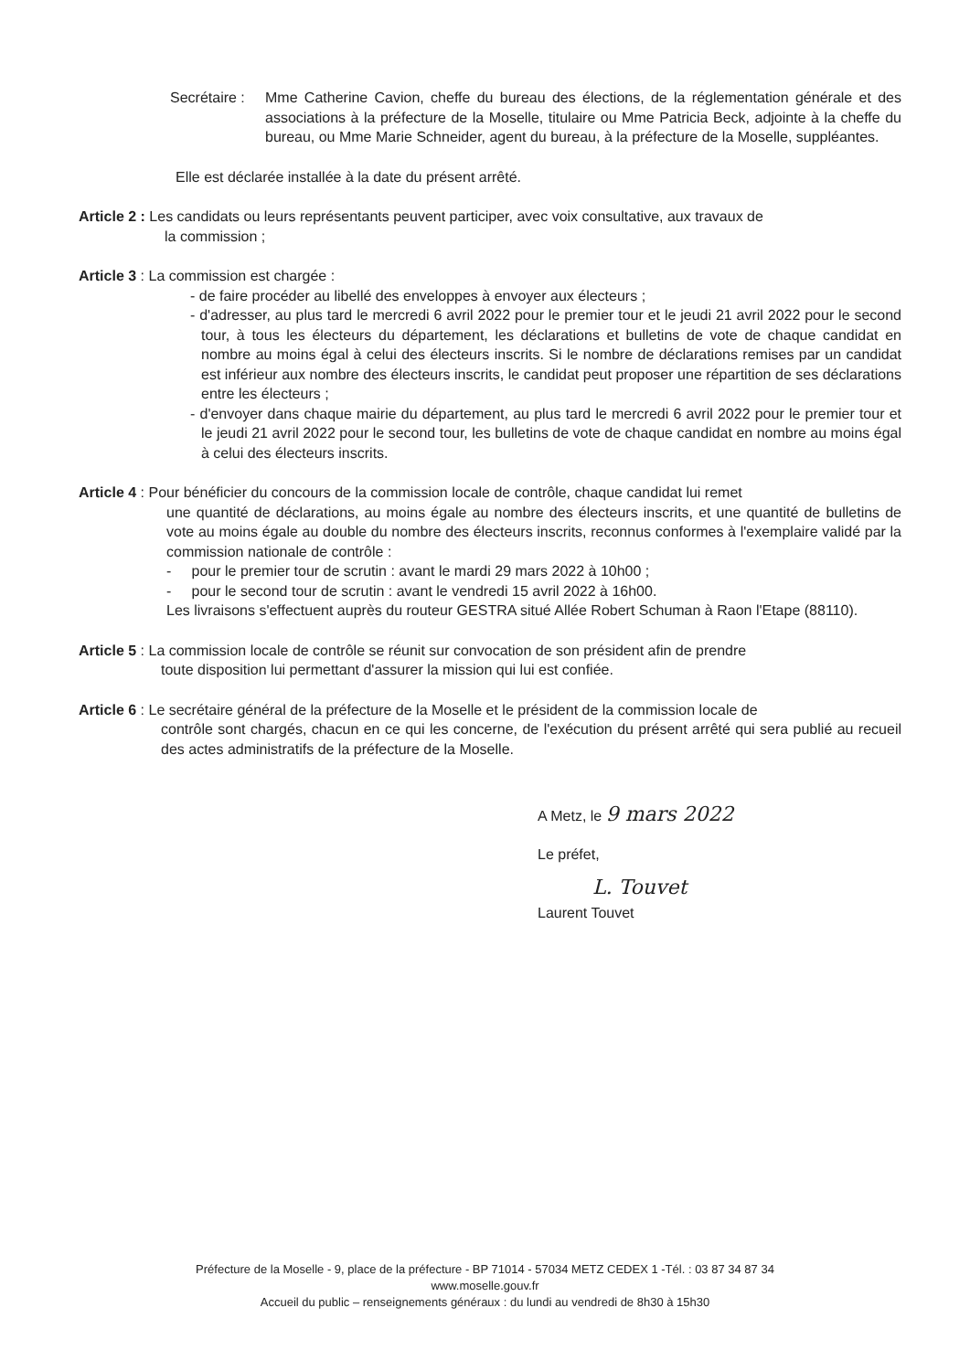Secrétaire :
Mme Catherine Cavion, cheffe du bureau des élections, de la réglementation générale et des associations à la préfecture de la Moselle, titulaire ou Mme Patricia Beck, adjointe à la cheffe du bureau, ou Mme Marie Schneider, agent du bureau, à la préfecture de la Moselle, suppléantes.
Elle est déclarée installée à la date du présent arrêté.
Article 2 : Les candidats ou leurs représentants peuvent participer, avec voix consultative, aux travaux de
la commission ;
Article 3 : La commission est chargée :
- de faire procéder au libellé des enveloppes à envoyer aux électeurs ;
- d'adresser, au plus tard le mercredi 6 avril 2022 pour le premier tour et le jeudi 21 avril 2022 pour le second tour, à tous les électeurs du département, les déclarations et bulletins de vote de chaque candidat en nombre au moins égal à celui des électeurs inscrits. Si le nombre de déclarations remises par un candidat est inférieur aux nombre des électeurs inscrits, le candidat peut proposer une répartition de ses déclarations entre les électeurs ;
- d'envoyer dans chaque mairie du département, au plus tard le mercredi 6 avril 2022 pour le premier tour et le jeudi 21 avril 2022 pour le second tour, les bulletins de vote de chaque candidat en nombre au moins égal à celui des électeurs inscrits.
Article 4 : Pour bénéficier du concours de la commission locale de contrôle, chaque candidat lui remet
une quantité de déclarations, au moins égale au nombre des électeurs inscrits, et une quantité de bulletins de vote au moins égale au double du nombre des électeurs inscrits, reconnus conformes à l'exemplaire validé par la commission nationale de contrôle :
- pour le premier tour de scrutin : avant le mardi 29 mars 2022 à 10h00 ;
- pour le second tour de scrutin : avant le vendredi 15 avril 2022 à 16h00.
Les livraisons s'effectuent auprès du routeur GESTRA situé Allée Robert Schuman à Raon l'Etape (88110).
Article 5 : La commission locale de contrôle se réunit sur convocation de son président afin de prendre
toute disposition lui permettant d'assurer la mission qui lui est confiée.
Article 6 : Le secrétaire général de la préfecture de la Moselle et le président de la commission locale de
contrôle sont chargés, chacun en ce qui les concerne, de l'exécution du présent arrêté qui sera publié au recueil des actes administratifs de la préfecture de la Moselle.
A Metz, le 9 mars 2022
Le préfet,
L. Touvet
Laurent Touvet
Préfecture de la Moselle - 9, place de la préfecture - BP 71014 - 57034 METZ CEDEX 1 -Tél. : 03 87 34 87 34
www.moselle.gouv.fr
Accueil du public – renseignements généraux : du lundi au vendredi de 8h30 à 15h30